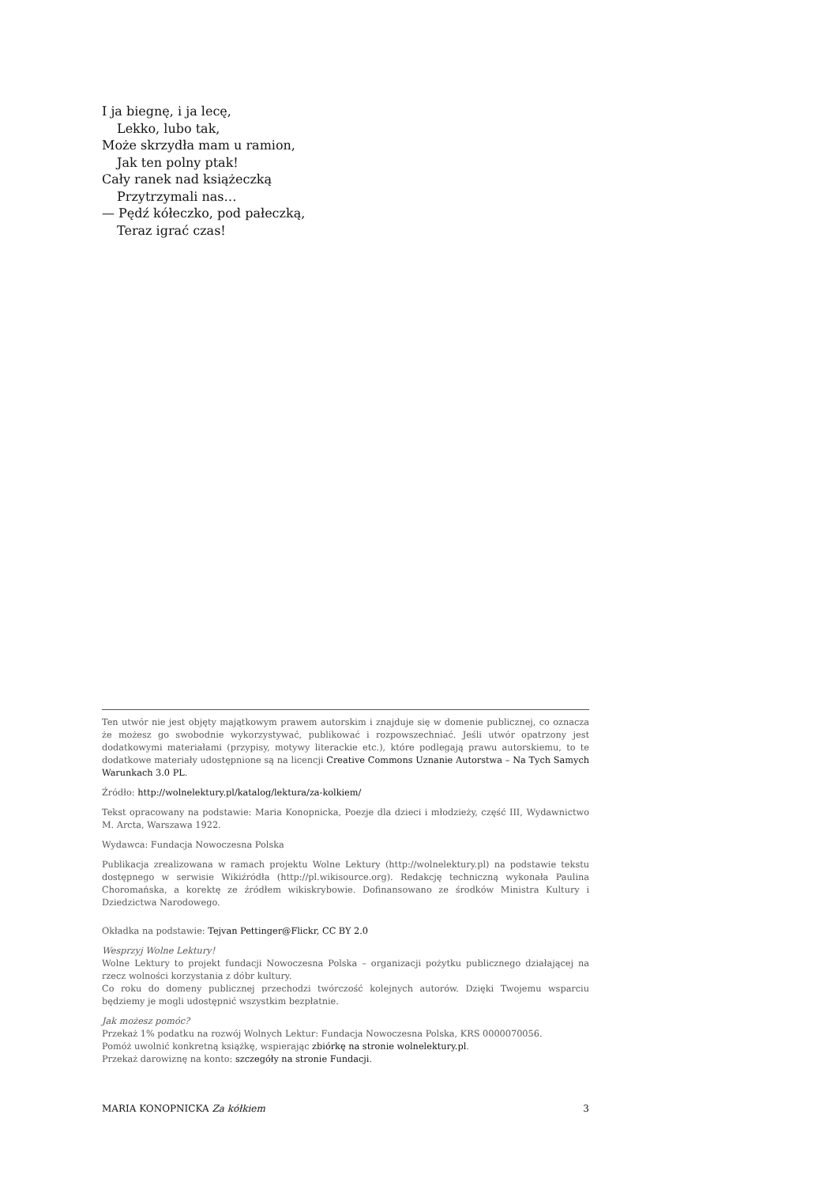I ja biegnę, i ja lecę,
Lekko, lubo tak,
Może skrzydła mam u ramion,
Jak ten polny ptak!
Cały ranek nad książeczką
Przytrzymali nas…
— Pędź kółeczko, pod pałeczką,
Teraz igrać czas!
Ten utwór nie jest objęty majątkowym prawem autorskim i znajduje się w domenie publicznej, co oznacza że możesz go swobodnie wykorzystywać, publikować i rozpowszechniać. Jeśli utwór opatrzony jest dodatkowymi materiałami (przypisy, motywy literackie etc.), które podlegają prawu autorskiemu, to te dodatkowe materiały udostępnione są na licencji Creative Commons Uznanie Autorstwa – Na Tych Samych Warunkach 3.0 PL.
Źródło: http://wolnelektury.pl/katalog/lektura/za-kolkiem/
Tekst opracowany na podstawie: Maria Konopnicka, Poezje dla dzieci i młodzieży, część III, Wydawnictwo M. Arcta, Warszawa 1922.
Wydawca: Fundacja Nowoczesna Polska
Publikacja zrealizowana w ramach projektu Wolne Lektury (http://wolnelektury.pl) na podstawie tekstu dostępnego w serwisie Wikiźródła (http://pl.wikisource.org). Redakcję techniczną wykonała Paulina Choromańska, a korektę ze źródłem wikiskrybowie. Dofinansowano ze środków Ministra Kultury i Dziedzictwa Narodowego.
Okładka na podstawie: Tejvan Pettinger@Flickr, CC BY 2.0
Wesprzyj Wolne Lektury!
Wolne Lektury to projekt fundacji Nowoczesna Polska – organizacji pożytku publicznego działającej na rzecz wolności korzystania z dóbr kultury.
Co roku do domeny publicznej przechodzi twórczość kolejnych autorów. Dzięki Twojemu wsparciu będziemy je mogli udostępnić wszystkim bezpłatnie.
Jak możesz pomóc?
Przekaż 1% podatku na rozwój Wolnych Lektur: Fundacja Nowoczesna Polska, KRS 0000070056.
Pomóż uwolnić konkretną książkę, wspierając zbiórkę na stronie wolnelektury.pl.
Przekaż darowiznę na konto: szczegóły na stronie Fundacji.
MARIA KONOPNICKA Za kółkiem 3